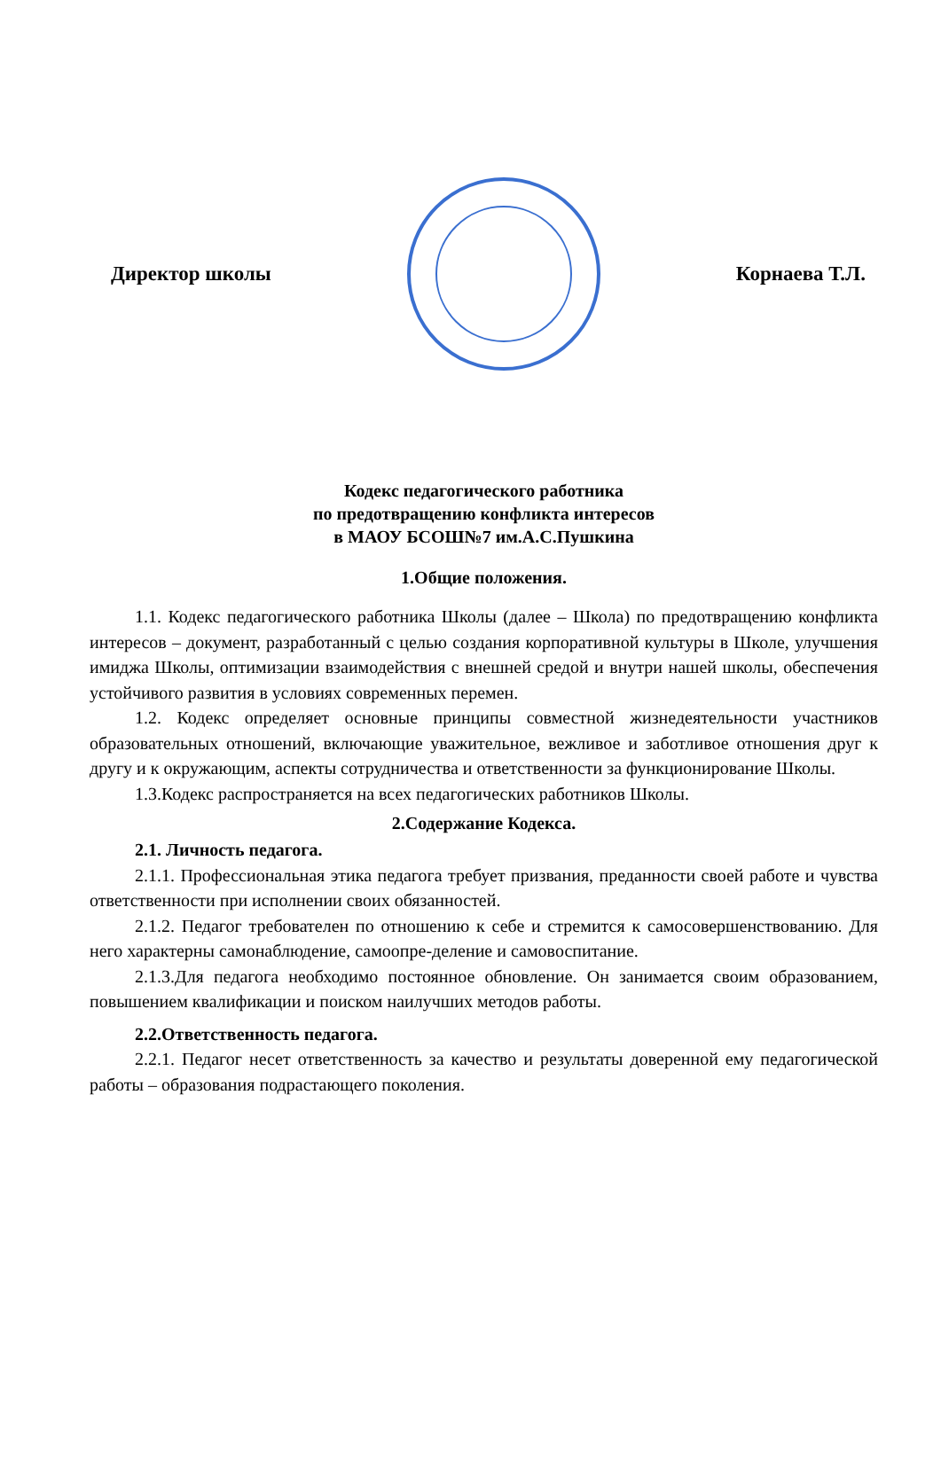Директор школы Корнаева Т.Л.
Кодекс педагогического работника
по предотвращению конфликта интересов
в МАОУ БСОШ№7 им.А.С.Пушкина
1.Общие положения.
1.1. Кодекс педагогического работника Школы (далее – Школа) по предотвращению конфликта интересов – документ, разработанный с целью создания корпоративной культуры в Школе, улучшения имиджа Школы, оптимизации взаимодействия с внешней средой и внутри нашей школы, обеспечения устойчивого развития в условиях современных перемен.
1.2. Кодекс определяет основные принципы совместной жизнедеятельности участников образовательных отношений, включающие уважительное, вежливое и заботливое отношения друг к другу и к окружающим, аспекты сотрудничества и ответственности за функционирование Школы.
1.3.Кодекс распространяется на всех педагогических работников Школы.
2.Содержание Кодекса.
2.1. Личность педагога.
2.1.1. Профессиональная этика педагога требует призвания, преданности своей работе и чувства ответственности при исполнении своих обязанностей.
2.1.2. Педагог требователен по отношению к себе и стремится к самосовершенствованию. Для него характерны самонаблюдение, самоопре-деление и самовоспитание.
2.1.3.Для педагога необходимо постоянное обновление. Он занимается своим образованием, повышением квалификации и поиском наилучших методов работы.
2.2.Ответственность педагога.
2.2.1. Педагог несет ответственность за качество и результаты доверенной ему педагогической работы – образования подрастающего поколения.